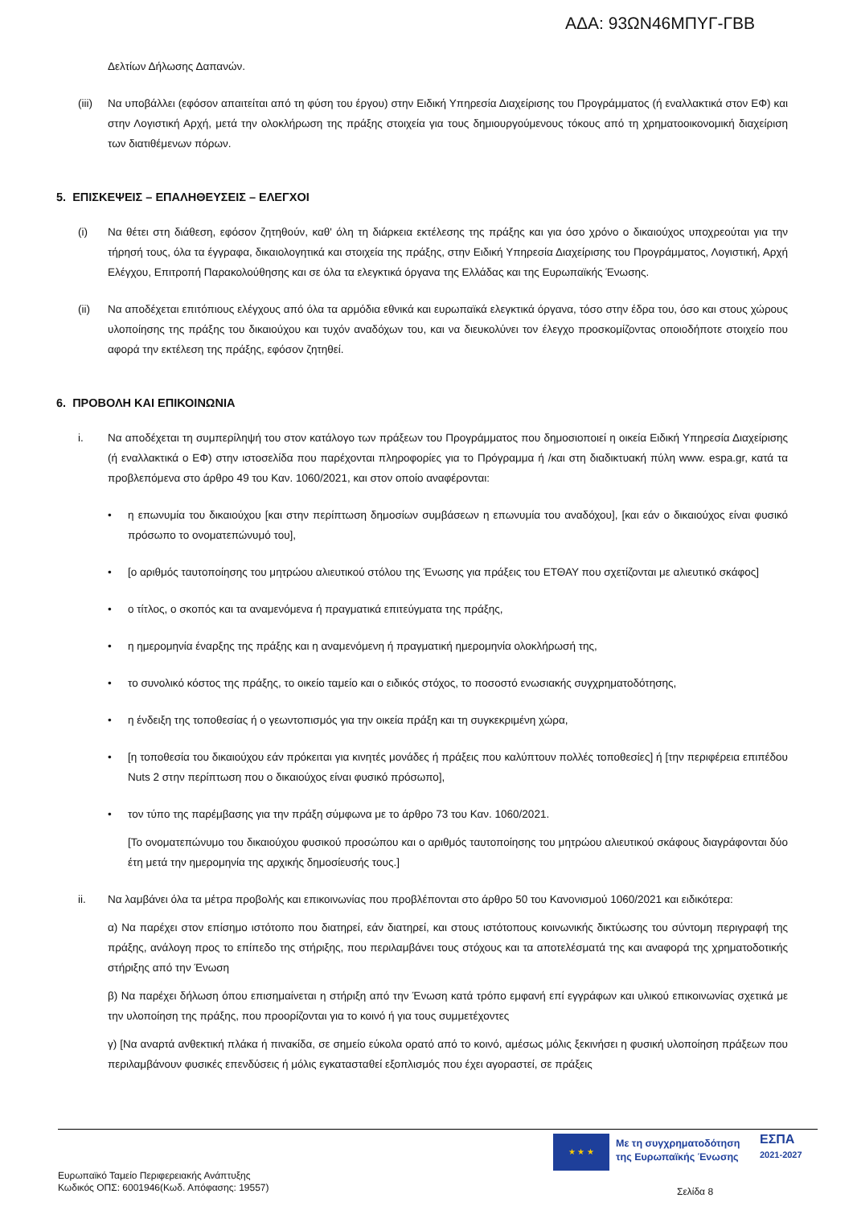ΑΔΑ: 93ΩΝ46ΜΠΥΓ-ΓΒΒ
Δελτίων Δήλωσης Δαπανών.
(iii) Να υποβάλλει (εφόσον απαιτείται από τη φύση του έργου) στην Ειδική Υπηρεσία Διαχείρισης του Προγράμματος (ή εναλλακτικά στον ΕΦ) και στην Λογιστική Αρχή, μετά την ολοκλήρωση της πράξης στοιχεία για τους δημιουργούμενους τόκους από τη χρηματοοικονομική διαχείριση των διατιθέμενων πόρων.
5. ΕΠΙΣΚΕΨΕΙΣ – ΕΠΑΛΗΘΕΥΣΕΙΣ – ΕΛΕΓΧΟΙ
(i) Να θέτει στη διάθεση, εφόσον ζητηθούν, καθ' όλη τη διάρκεια εκτέλεσης της πράξης και για όσο χρόνο ο δικαιούχος υποχρεούται για την τήρησή τους, όλα τα έγγραφα, δικαιολογητικά και στοιχεία της πράξης, στην Ειδική Υπηρεσία Διαχείρισης του Προγράμματος, Λογιστική, Αρχή Ελέγχου, Επιτροπή Παρακολούθησης και σε όλα τα ελεγκτικά όργανα της Ελλάδας και της Ευρωπαϊκής Ένωσης.
(ii) Να αποδέχεται επιτόπιους ελέγχους από όλα τα αρμόδια εθνικά και ευρωπαϊκά ελεγκτικά όργανα, τόσο στην έδρα του, όσο και στους χώρους υλοποίησης της πράξης του δικαιούχου και τυχόν αναδόχων του, και να διευκολύνει τον έλεγχο προσκομίζοντας οποιοδήποτε στοιχείο που αφορά την εκτέλεση της πράξης, εφόσον ζητηθεί.
6. ΠΡΟΒΟΛΗ ΚΑΙ ΕΠΙΚΟΙΝΩΝΙΑ
i. Να αποδέχεται τη συμπερίληψή του στον κατάλογο των πράξεων του Προγράμματος που δημοσιοποιεί η οικεία Ειδική Υπηρεσία Διαχείρισης (ή εναλλακτικά ο ΕΦ) στην ιστοσελίδα που παρέχονται πληροφορίες για το Πρόγραμμα ή /και στη διαδικτυακή πύλη www. espa.gr, κατά τα προβλεπόμενα στο άρθρο 49 του Καν. 1060/2021, και στον οποίο αναφέρονται:
• η επωνυμία του δικαιούχου [και στην περίπτωση δημοσίων συμβάσεων η επωνυμία του αναδόχου], [και εάν ο δικαιούχος είναι φυσικό πρόσωπο το ονοματεπώνυμό του],
• [ο αριθμός ταυτοποίησης του μητρώου αλιευτικού στόλου της Ένωσης για πράξεις του ΕΤΘΑΥ που σχετίζονται με αλιευτικό σκάφος]
• ο τίτλος, ο σκοπός και τα αναμενόμενα ή πραγματικά επιτεύγματα της πράξης,
• η ημερομηνία έναρξης της πράξης και η αναμενόμενη ή πραγματική ημερομηνία ολοκλήρωσή της,
• το συνολικό κόστος της πράξης, το οικείο ταμείο και ο ειδικός στόχος, το ποσοστό ενωσιακής συγχρηματοδότησης,
• η ένδειξη της τοποθεσίας ή ο γεωντοπισμός για την οικεία πράξη και τη συγκεκριμένη χώρα,
• [η τοποθεσία του δικαιούχου εάν πρόκειται για κινητές μονάδες ή πράξεις που καλύπτουν πολλές τοποθεσίες] ή [την περιφέρεια επιπέδου Nuts 2 στην περίπτωση που ο δικαιούχος είναι φυσικό πρόσωπο],
• τον τύπο της παρέμβασης για την πράξη σύμφωνα με το άρθρο 73 του Καν. 1060/2021.
[Το ονοματεπώνυμο του δικαιούχου φυσικού προσώπου και ο αριθμός ταυτοποίησης του μητρώου αλιευτικού σκάφους διαγράφονται δύο έτη μετά την ημερομηνία της αρχικής δημοσίευσής τους.]
ii. Να λαμβάνει όλα τα μέτρα προβολής και επικοινωνίας που προβλέπονται στο άρθρο 50 του Κανονισμού 1060/2021 και ειδικότερα:
α) Να παρέχει στον επίσημο ιστότοπο που διατηρεί, εάν διατηρεί, και στους ιστότοπους κοινωνικής δικτύωσης του σύντομη περιγραφή της πράξης, ανάλογη προς το επίπεδο της στήριξης, που περιλαμβάνει τους στόχους και τα αποτελέσματά της και αναφορά της χρηματοδοτικής στήριξης από την Ένωση
β) Να παρέχει δήλωση όπου επισημαίνεται η στήριξη από την Ένωση κατά τρόπο εμφανή επί εγγράφων και υλικού επικοινωνίας σχετικά με την υλοποίηση της πράξης, που προορίζονται για το κοινό ή για τους συμμετέχοντες
γ) [Να αναρτά ανθεκτική πλάκα ή πινακίδα, σε σημείο εύκολα ορατό από το κοινό, αμέσως μόλις ξεκινήσει η φυσική υλοποίηση πράξεων που περιλαμβάνουν φυσικές επενδύσεις ή μόλις εγκατασταθεί εξοπλισμός που έχει αγοραστεί, σε πράξεις
★ ★ ★
Με τη συγχρηματοδότηση
της Ευρωπαϊκής Ένωσης
ΕΣΠΑ
2021-2027
Ευρωπαϊκό Ταμείο Περιφερειακής Ανάπτυξης
Κωδικός ΟΠΣ: 6001946(Κωδ. Απόφασης: 19557)
Σελίδα 8